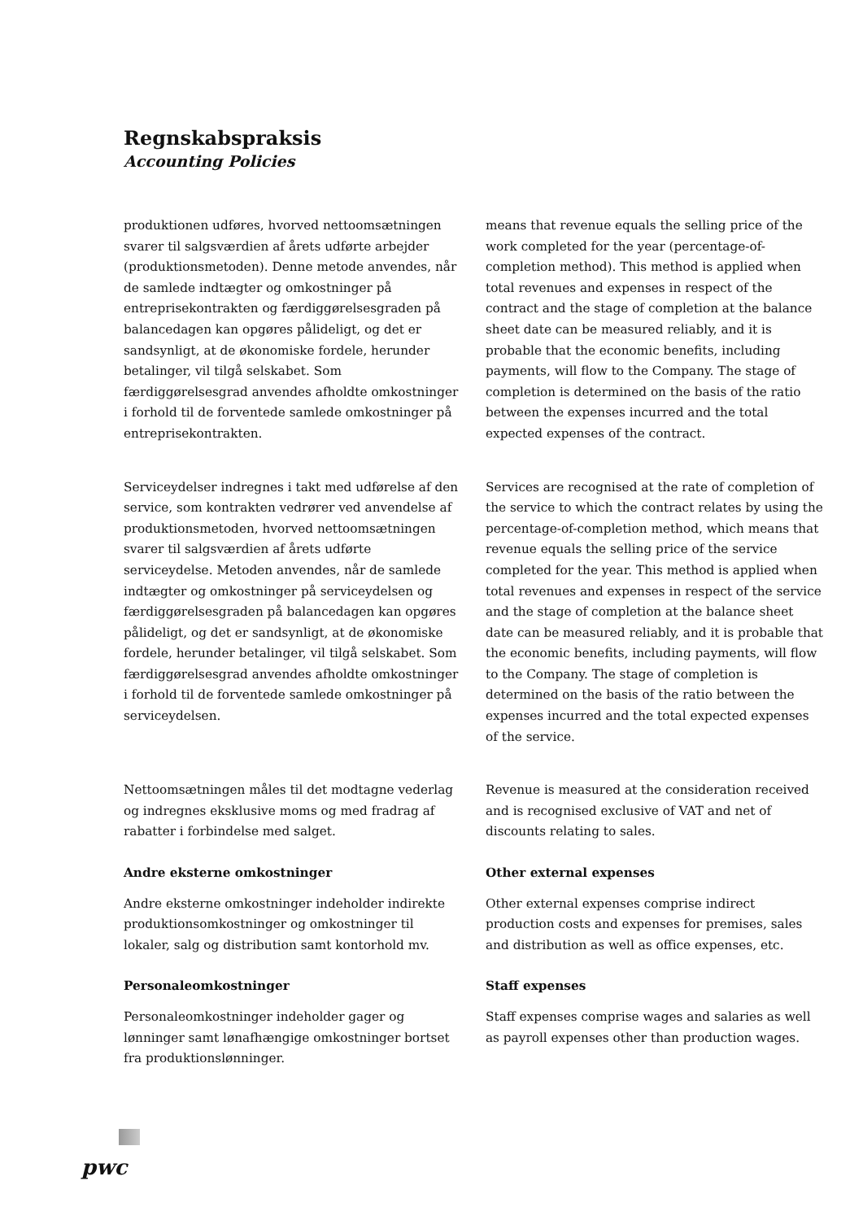Regnskabspraksis
Accounting Policies
produktionen udføres, hvorved nettoomsætningen svarer til salgsværdien af årets udførte arbejder (produktionsmetoden). Denne metode anvendes, når de samlede indtægter og omkostninger på entreprisekontrakten og færdiggørelsesgraden på balancedagen kan opgøres pålideligt, og det er sandsynligt, at de økonomiske fordele, herunder betalinger, vil tilgå selskabet. Som færdiggørelsesgrad anvendes afholdte omkostninger i forhold til de forventede samlede omkostninger på entreprisekontrakten.
means that revenue equals the selling price of the work completed for the year (percentage-of-completion method). This method is applied when total revenues and expenses in respect of the contract and the stage of completion at the balance sheet date can be measured reliably, and it is probable that the economic benefits, including payments, will flow to the Company. The stage of completion is determined on the basis of the ratio between the expenses incurred and the total expected expenses of the contract.
Serviceydelser indregnes i takt med udførelse af den service, som kontrakten vedrører ved anvendelse af produktionsmetoden, hvorved nettoomsætningen svarer til salgsværdien af årets udførte serviceydelse. Metoden anvendes, når de samlede indtægter og omkostninger på serviceydelsen og færdiggørelsesgraden på balancedagen kan opgøres pålideligt, og det er sandsynligt, at de økonomiske fordele, herunder betalinger, vil tilgå selskabet. Som færdiggørelsesgrad anvendes afholdte omkostninger i forhold til de forventede samlede omkostninger på serviceydelsen.
Services are recognised at the rate of completion of the service to which the contract relates by using the percentage-of-completion method, which means that revenue equals the selling price of the service completed for the year. This method is applied when total revenues and expenses in respect of the service and the stage of completion at the balance sheet date can be measured reliably, and it is probable that the economic benefits, including payments, will flow to the Company. The stage of completion is determined on the basis of the ratio between the expenses incurred and the total expected expenses of the service.
Nettoomsætningen måles til det modtagne vederlag og indregnes eksklusive moms og med fradrag af rabatter i forbindelse med salget.
Revenue is measured at the consideration received and is recognised exclusive of VAT and net of discounts relating to sales.
Andre eksterne omkostninger
Andre eksterne omkostninger indeholder indirekte produktionsomkostninger og omkostninger til lokaler, salg og distribution samt kontorhold mv.
Other external expenses
Other external expenses comprise indirect production costs and expenses for premises, sales and distribution as well as office expenses, etc.
Personaleomkostninger
Personaleomkostninger indeholder gager og lønninger samt lønafhængige omkostninger bortset fra produktionslønninger.
Staff expenses
Staff expenses comprise wages and salaries as well as payroll expenses other than production wages.
pwc